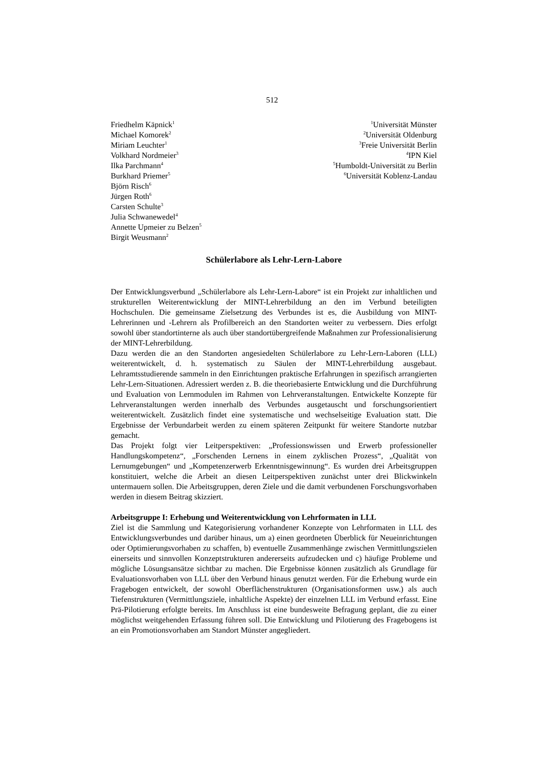512
Friedhelm Käpnick<sup>1</sup>
Michael Komorek<sup>2</sup>
Miriam Leuchter<sup>1</sup>
Volkhard Nordmeier<sup>3</sup>
Ilka Parchmann<sup>4</sup>
Burkhard Priemer<sup>5</sup>
Björn Risch<sup>6</sup>
Jürgen Roth<sup>6</sup>
Carsten Schulte<sup>3</sup>
Julia Schwanewedel<sup>4</sup>
Annette Upmeier zu Belzen<sup>5</sup>
Birgit Weusmann<sup>2</sup>
<sup>1</sup> Universität Münster
<sup>2</sup> Universität Oldenburg
<sup>3</sup> Freie Universität Berlin
<sup>4</sup> IPN Kiel
<sup>5</sup> Humboldt-Universität zu Berlin
<sup>6</sup> Universität Koblenz-Landau
Schülerlabore als Lehr-Lern-Labore
Der Entwicklungsverbund „Schülerlabore als Lehr-Lern-Labore“ ist ein Projekt zur inhaltlichen und strukturellen Weiterentwicklung der MINT-Lehrerbildung an den im Verbund beteiligten Hochschulen. Die gemeinsame Zielsetzung des Verbundes ist es, die Ausbildung von MINT-Lehrerinnen und -Lehrern als Profilbereich an den Standorten weiter zu verbessern. Dies erfolgt sowohl über standortinterne als auch über standortübergreifende Maßnahmen zur Professionalisierung der MINT-Lehrerbildung.
Dazu werden die an den Standorten angesiedelten Schülerlabore zu Lehr-Lern-Laboren (LLL) weiterentwickelt, d. h. systematisch zu Säulen der MINT-Lehrerbildung ausgebaut. Lehramtsstudierende sammeln in den Einrichtungen praktische Erfahrungen in spezifisch arrangierten Lehr-Lern-Situationen. Adressiert werden z. B. die theoriebasierte Entwicklung und die Durchführung und Evaluation von Lernmodulen im Rahmen von Lehrveranstaltungen. Entwickelte Konzepte für Lehrveranstaltungen werden innerhalb des Verbundes ausgetauscht und forschungsorientiert weiterentwickelt. Zusätzlich findet eine systematische und wechselseitige Evaluation statt. Die Ergebnisse der Verbundarbeit werden zu einem späteren Zeitpunkt für weitere Standorte nutzbar gemacht.
Das Projekt folgt vier Leitperspektiven: „Professionswissen und Erwerb professioneller Handlungskompetenz“, „Forschenden Lernens in einem zyklischen Prozess“, „Qualität von Lernumgebungen“ und „Kompetenzerwerb Erkenntnisgewinnung“. Es wurden drei Arbeitsgruppen konstituiert, welche die Arbeit an diesen Leitperspektiven zunächst unter drei Blickwinkeln untermauern sollen. Die Arbeitsgruppen, deren Ziele und die damit verbundenen Forschungsvorhaben werden in diesem Beitrag skizziert.
Arbeitsgruppe I: Erhebung und Weiterentwicklung von Lehrformaten in LLL
Ziel ist die Sammlung und Kategorisierung vorhandener Konzepte von Lehrformaten in LLL des Entwicklungsverbundes und darüber hinaus, um a) einen geordneten Überblick für Neueinrichtungen oder Optimierungsvorhaben zu schaffen, b) eventuelle Zusammenhänge zwischen Vermittlungszielen einerseits und sinnvollen Konzeptstrukturen andererseits aufzudecken und c) häufige Probleme und mögliche Lösungsansätze sichtbar zu machen. Die Ergebnisse können zusätzlich als Grundlage für Evaluationsvorhaben von LLL über den Verbund hinaus genutzt werden. Für die Erhebung wurde ein Fragebogen entwickelt, der sowohl Oberflächenstrukturen (Organisationsformen usw.) als auch Tiefenstrukturen (Vermittlungsziele, inhaltliche Aspekte) der einzelnen LLL im Verbund erfasst. Eine Prä-Pilotierung erfolgte bereits. Im Anschluss ist eine bundesweite Befragung geplant, die zu einer möglichst weitgehenden Erfassung führen soll. Die Entwicklung und Pilotierung des Fragebogens ist an ein Promotionsvorhaben am Standort Münster angegliedert.